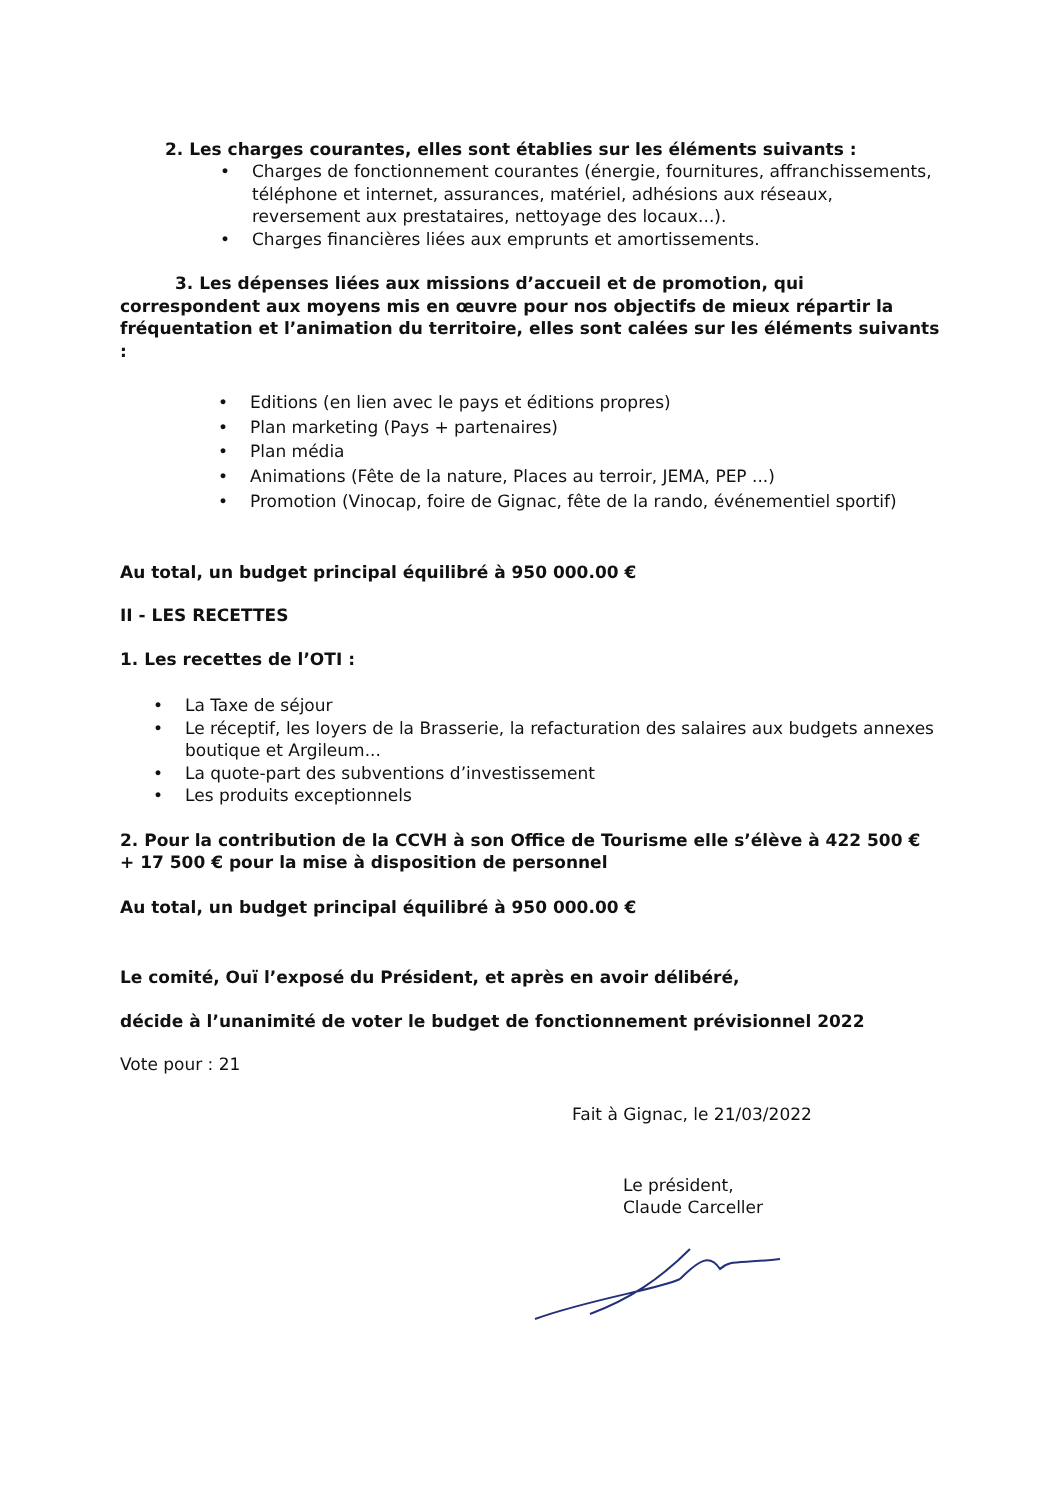2. Les charges courantes, elles sont établies sur les éléments suivants :
• Charges de fonctionnement courantes (énergie, fournitures, affranchissements, téléphone et internet, assurances, matériel, adhésions aux réseaux, reversement aux prestataires, nettoyage des locaux...).
• Charges financières liées aux emprunts et amortissements.
3. Les dépenses liées aux missions d’accueil et de promotion, qui correspondent aux moyens mis en œuvre pour nos objectifs de mieux répartir la fréquentation et l’animation du territoire, elles sont calées sur les éléments suivants :
• Editions (en lien avec le pays et éditions propres)
• Plan marketing (Pays + partenaires)
• Plan média
• Animations (Fête de la nature, Places au terroir, JEMA, PEP ...)
• Promotion (Vinocap, foire de Gignac, fête de la rando, événementiel sportif)
Au total, un budget principal équilibré à 950 000.00 €
II - LES RECETTES
1. Les recettes de l’OTI :
• La Taxe de séjour
• Le réceptif, les loyers de la Brasserie, la refacturation des salaires aux budgets annexes boutique et Argileum...
• La quote-part des subventions d’investissement
• Les produits exceptionnels
2. Pour la contribution de la CCVH à son Office de Tourisme elle s’élève à 422 500 € + 17 500 € pour la mise à disposition de personnel
Au total, un budget principal équilibré à 950 000.00 €
Le comité, Ouï l’exposé du Président, et après en avoir délibéré,
décide à l’unanimité de voter le budget de fonctionnement prévisionnel 2022
Vote pour : 21
Fait à Gignac, le 21/03/2022
Le président,
Claude Carceller